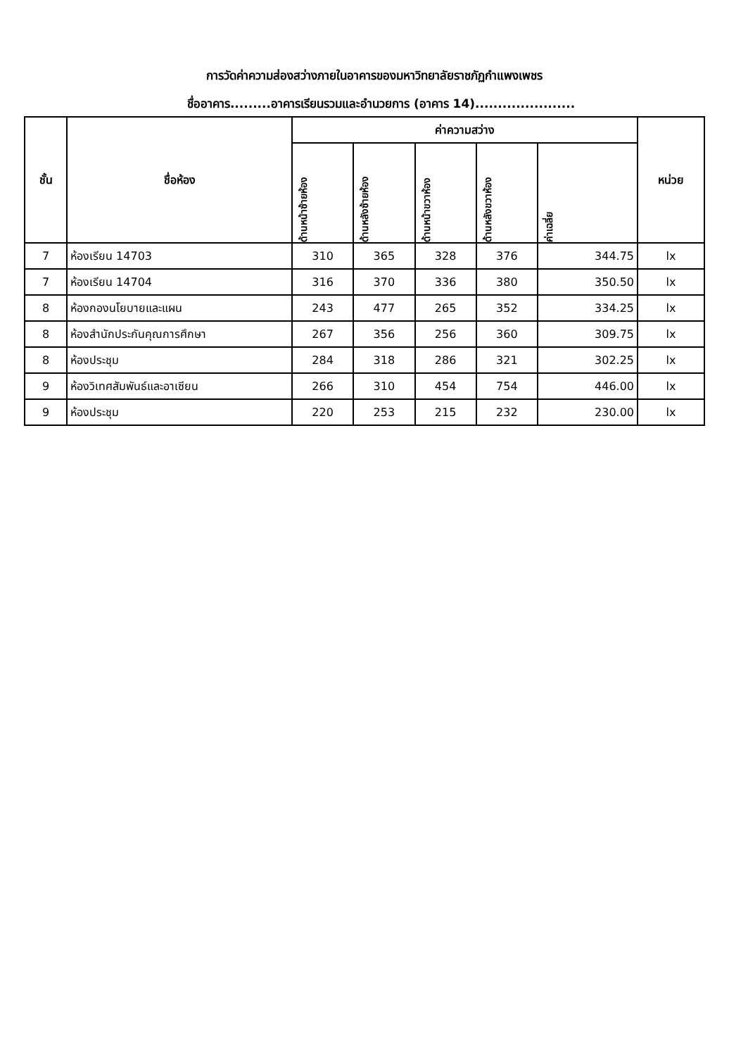การวัดค่าความส่องสว่างภายในอาคารของมหาวิทยาลัยราชภัฏกำแพงเพชร
ชื่ออาคาร.........อาคารเรียนรวมและอำนวยการ (อาคาร 14)......................
| ชั้น | ชื่อห้อง | ค่าความสว่าง | | | | | หน่วย |
| --- | --- | --- | --- | --- | --- | --- | --- |
| | | ด้านหน้าซ้ายห้อง | ด้านหลังซ้ายห้อง | ด้านหน้าขวาห้อง | ด้านหลังขวาห้อง | ค่าเฉลี่ย | |
| 7 | ห้องเรียน 14703 | 310 | 365 | 328 | 376 | 344.75 | lx |
| 7 | ห้องเรียน 14704 | 316 | 370 | 336 | 380 | 350.50 | lx |
| 8 | ห้องกองนโยบายและแผน | 243 | 477 | 265 | 352 | 334.25 | lx |
| 8 | ห้องสำนักประกันคุณการศึกษา | 267 | 356 | 256 | 360 | 309.75 | lx |
| 8 | ห้องประชุม | 284 | 318 | 286 | 321 | 302.25 | lx |
| 9 | ห้องวิเทศสัมพันธ์และอาเซียน | 266 | 310 | 454 | 754 | 446.00 | lx |
| 9 | ห้องประชุม | 220 | 253 | 215 | 232 | 230.00 | lx |